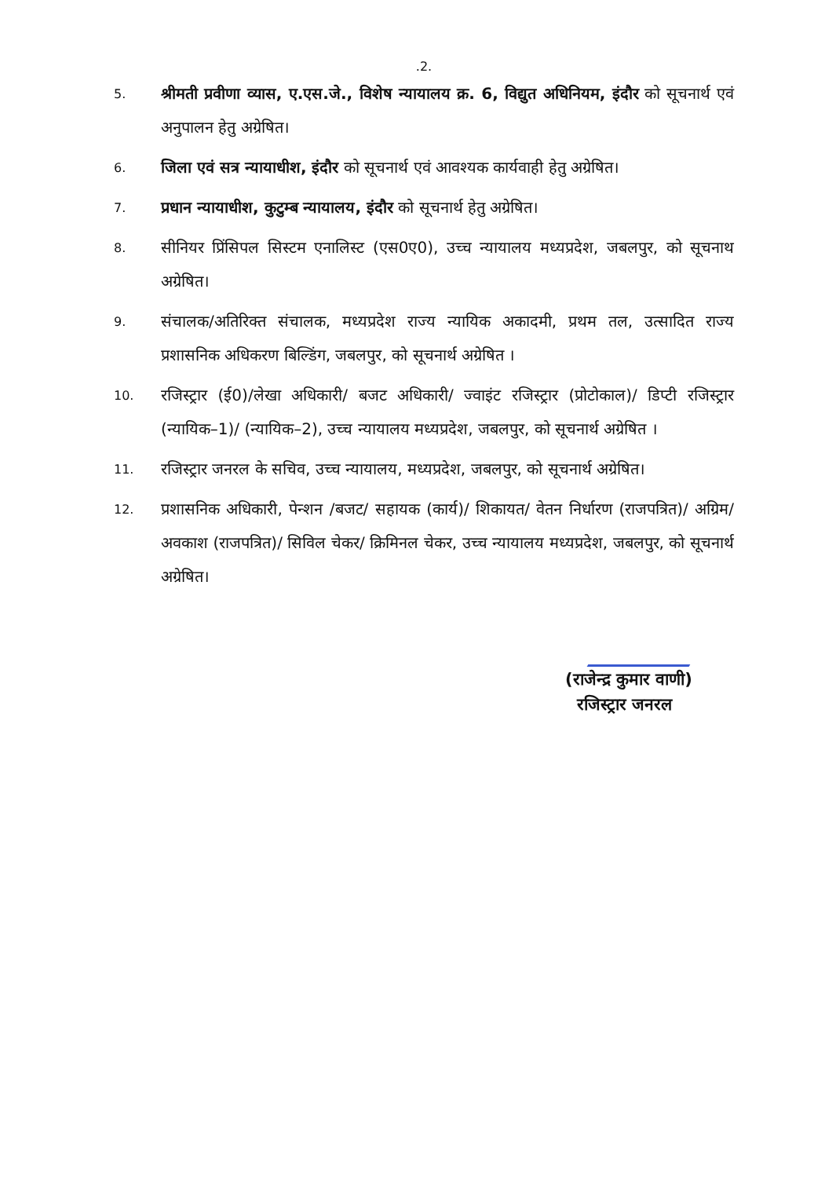.2.
5.
श्रीमती प्रवीणा व्यास, ए.एस.जे., विशेष न्यायालय क्र. 6, विद्युत अधिनियम, इंदौर को सूचनार्थ एवं अनुपालन हेतु अग्रेषित।
6.
जिला एवं सत्र न्यायाधीश, इंदौर को सूचनार्थ एवं आवश्यक कार्यवाही हेतु अग्रेषित।
7.
प्रधान न्यायाधीश, कुटुम्ब न्यायालय, इंदौर को सूचनार्थ हेतु अग्रेषित।
8.
सीनियर प्रिंसिपल सिस्टम एनालिस्ट (एस0ए0), उच्च न्यायालय मध्यप्रदेश, जबलपुर, को सूचनाथ अग्रेषित।
9.
संचालक/अतिरिक्त संचालक, मध्यप्रदेश राज्य न्यायिक अकादमी, प्रथम तल, उत्सादित राज्य प्रशासनिक अधिकरण बिल्डिंग, जबलपुर, को सूचनार्थ अग्रेषित ।
10.
रजिस्ट्रार (ई0)/लेखा अधिकारी/ बजट अधिकारी/ ज्वाइंट रजिस्ट्रार (प्रोटोकाल)/ डिप्टी रजिस्ट्रार (न्यायिक–1)/ (न्यायिक–2), उच्च न्यायालय मध्यप्रदेश, जबलपुर, को सूचनार्थ अग्रेषित ।
11.
रजिस्ट्रार जनरल के सचिव, उच्च न्यायालय, मध्यप्रदेश, जबलपुर, को सूचनार्थ अग्रेषित।
12.
प्रशासनिक अधिकारी, पेन्शन /बजट/ सहायक (कार्य)/ शिकायत/ वेतन निर्धारण (राजपत्रित)/ अग्रिम/ अवकाश (राजपत्रित)/ सिविल चेकर/ क्रिमिनल चेकर, उच्च न्यायालय मध्यप्रदेश, जबलपुर, को सूचनार्थ अग्रेषित।
(राजेन्द्र कुमार वाणी)
रजिस्ट्रार जनरल